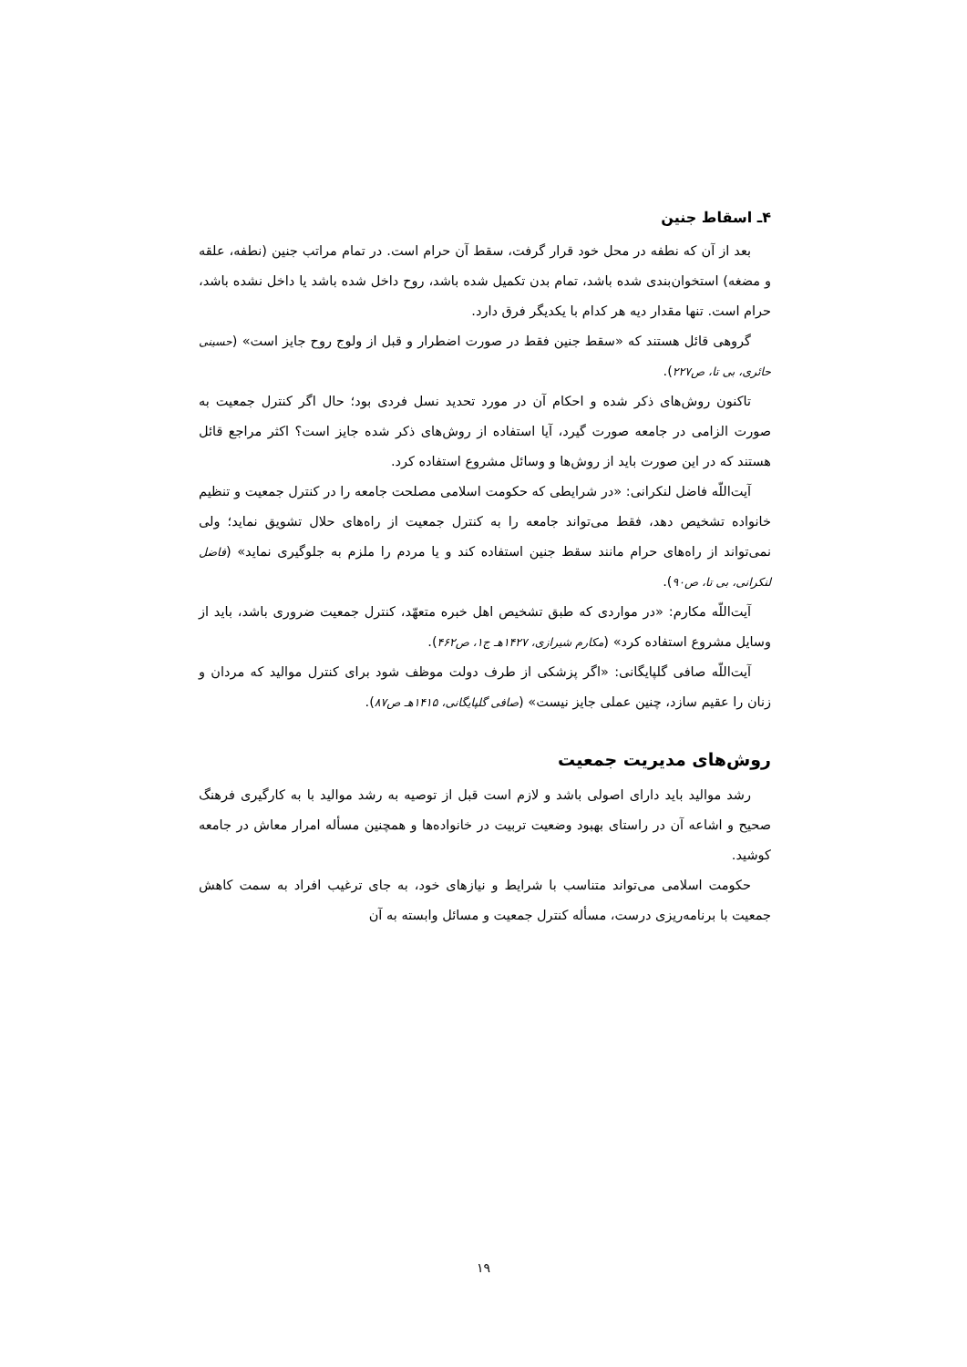۴ـ اسقاط جنین
بعد از آن که نطفه در محل خود قرار گرفت، سقط آن حرام است. در تمام مراتب جنین (نطفه، علقه و مضغه) استخوان‌بندی شده باشد، تمام بدن تکمیل شده باشد، روح داخل شده باشد یا داخل نشده باشد، حرام است. تنها مقدار دیه هر کدام با یکدیگر فرق دارد.
گروهی قائل هستند که «سقط جنین فقط در صورت اضطرار و قبل از ولوج روح جایز است» (حسینی حائری، بی تا، ص۲۲۷).
تاکنون روش‌های ذکر شده و احکام آن در مورد تحدید نسل فردی بود؛ حال اگر کنترل جمعیت به صورت الزامی در جامعه صورت گیرد، آیا استفاده از روش‌های ذکر شده جایز است؟ اکثر مراجع قائل هستند که در این صورت باید از روش‌ها و وسائل مشروع استفاده کرد.
آیت‌اللّه فاضل لنکرانی: «در شرایطی که حکومت اسلامی مصلحت جامعه را در کنترل جمعیت و تنظیم خانواده تشخیص دهد، فقط می‌تواند جامعه را به کنترل جمعیت از راه‌های حلال تشویق نماید؛ ولی نمی‌تواند از راه‌های حرام مانند سقط جنین استفاده کند و یا مردم را ملزم به جلوگیری نماید» (فاضل لنکرانی، بی تا، ص۹۰).
آیت‌اللّه مکارم: «در مواردی که طبق تشخیص اهل خبره متعهّد، کنترل جمعیت ضروری باشد، باید از وسایل مشروع استفاده کرد» (مکارم شیرازی، ۱۴۲۷هـ ج۱، ص۴۶۲).
آیت‌اللّه صافی گلپایگانی: «اگر پزشکی از طرف دولت موظف شود برای کنترل موالید که مردان و زنان را عقیم سازد، چنین عملی جایز نیست» (صافی گلپایگانی، ۱۴۱۵هـ ص۸۷).
روش‌های مدیریت جمعیت
رشد موالید باید دارای اصولی باشد و لازم است قبل از توصیه به رشد موالید با به کارگیری فرهنگ صحیح و اشاعه آن در راستای بهبود وضعیت تربیت در خانواده‌ها و همچنین مسأله امرار معاش در جامعه کوشید.
حکومت اسلامی می‌تواند متناسب با شرایط و نیازهای خود، به جای ترغیب افراد به سمت کاهش جمعیت با برنامه‌ریزی درست، مسأله کنترل جمعیت و مسائل وابسته به آن
۱۹